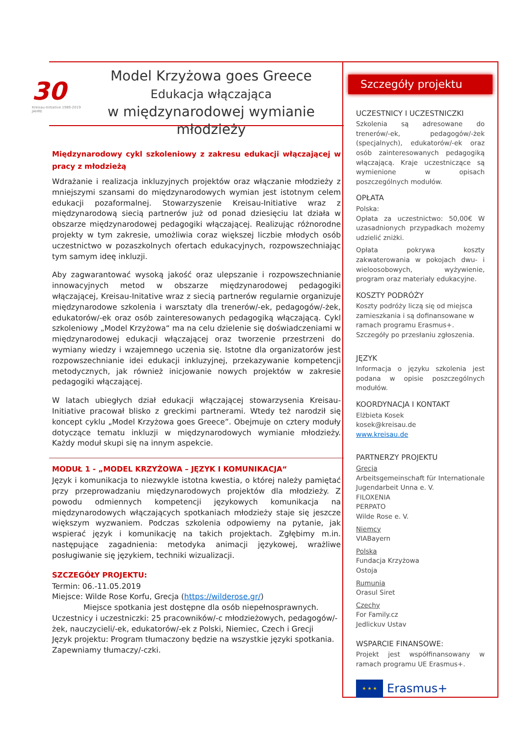30
Kreisau-Initiative 1989-2019 JAHRE
Model Krzyżowa goes Greece
Edukacja włączająca
w międzynarodowej wymianie młodzieży
Międzynarodowy cykl szkoleniowy z zakresu edukacji włączającej w pracy z młodzieżą
Wdrażanie i realizacja inkluzyjnych projektów oraz włączanie młodzieży z mniejszymi szansami do międzynarodowych wymian jest istotnym celem edukacji pozaformalnej. Stowarzyszenie Kreisau-Initiative wraz z międzynarodową siecią partnerów już od ponad dziesięciu lat działa w obszarze międzynarodowej pedagogiki włączającej. Realizując różnorodne projekty w tym zakresie, umożliwia coraz większej liczbie młodych osób uczestnictwo w pozaszkolnych ofertach edukacyjnych, rozpowszechniając tym samym ideę inkluzji.
Aby zagwarantować wysoką jakość oraz ulepszanie i rozpowszechnianie innowacyjnych metod w obszarze międzynarodowej pedagogiki włączającej, Kreisau-Initative wraz z siecią partnerów regularnie organizuje międzynarodowe szkolenia i warsztaty dla trenerów/-ek, pedagogów/-żek, edukatorów/-ek oraz osób zainteresowanych pedagogiką włączającą. Cykl szkoleniowy „Model Krzyżowa“ ma na celu dzielenie się doświadczeniami w międzynarodowej edukacji włączającej oraz tworzenie przestrzeni do wymiany wiedzy i wzajemnego uczenia się. Istotne dla organizatorów jest rozpowszechnianie idei edukacji inkluzyjnej, przekazywanie kompetencji metodycznych, jak również inicjowanie nowych projektów w zakresie pedagogiki włączającej.
W latach ubiegłych dział edukacji włączającej stowarzysenia Kreisau-Initiative pracował blisko z greckimi partnerami. Wtedy też narodził się koncept cyklu „Model Krzyżowa goes Greece”. Obejmuje on cztery moduły dotyczące tematu inkluzji w międzynarodowych wymianie młodzieży. Każdy moduł skupi się na innym aspekcie.
MODUŁ 1 - „MODEL KRZYŻOWA – JĘZYK I KOMUNIKACJA“
Język i komunikacja to niezwykle istotna kwestia, o której należy pamiętać przy przeprowadzaniu międzynarodowych projektów dla młodzieży. Z powodu odmiennych kompetencji językowych komunikacja na międzynarodowych włączających spotkaniach młodzieży staje się jeszcze większym wyzwaniem. Podczas szkolenia odpowiemy na pytanie, jak wspierać język i komunikację na takich projektach. Zgłębimy m.in. następujące zagadnienia: metodyka animacji językowej, wrażliwe posługiwanie się językiem, techniki wizualizacji.
SZCZEGÓŁY PROJEKTU:
Termin: 06.-11.05.2019
Miejsce: Wilde Rose Korfu, Grecja (https://wilderose.gr/)
Miejsce spotkania jest dostępne dla osób niepełnosprawnych.
Uczestnicy i uczestniczki: 25 pracowników/-c młodzieżowych, pedagogów/-żek, nauczycieli/-ek, edukatorów/-ek z Polski, Niemiec, Czech i Grecji
Język projektu: Program tłumaczony będzie na wszystkie języki spotkania. Zapewniamy tłumaczy/-czki.
Szczegóły projektu
UCZESTNICY I UCZESTNICZKI
Szkolenia są adresowane do trenerów/-ek, pedagogów/-żek (specjalnych), edukatorów/-ek oraz osób zainteresowanych pedagogiką włączającą. Kraje uczestniczące są wymienione w opisach poszczególnych modułów.
OPŁATA
Polska:
Opłata za uczestnictwo: 50,00€ W uzasadnionych przypadkach możemy udzielić zniżki.
Opłata pokrywa koszty zakwaterowania w pokojach dwu- i wieloosobowych, wyżywienie, program oraz materiały edukacyjne.
KOSZTY PODRÓŻY
Koszty podróży liczą się od miejsca zamieszkania i są dofinansowane w ramach programu Erasmus+. Szczegóły po przesłaniu zgłoszenia.
JĘZYK
Informacja o języku szkolenia jest podana w opisie poszczególnych modułów.
KOORDYNACJA I KONTAKT
Elżbieta Kosek
kosek@kreisau.de
www.kreisau.de
PARTNERZY PROJEKTU
Grecja
Arbeitsgemeinschaft für Internationale Jugendarbeit Unna e. V.
FILOXENIA
PERPATO
Wilde Rose e. V.
Niemcy
VIABayern
Polska
Fundacja Krzyżowa
Ostoja
Rumunia
Orasul Siret
Czechy
For Family.cz
Jedlickuv Ustav
WSPARCIE FINANSOWE:
Projekt jest współfinansowany w ramach programu UE Erasmus+.
★ ★ ★
Erasmus+